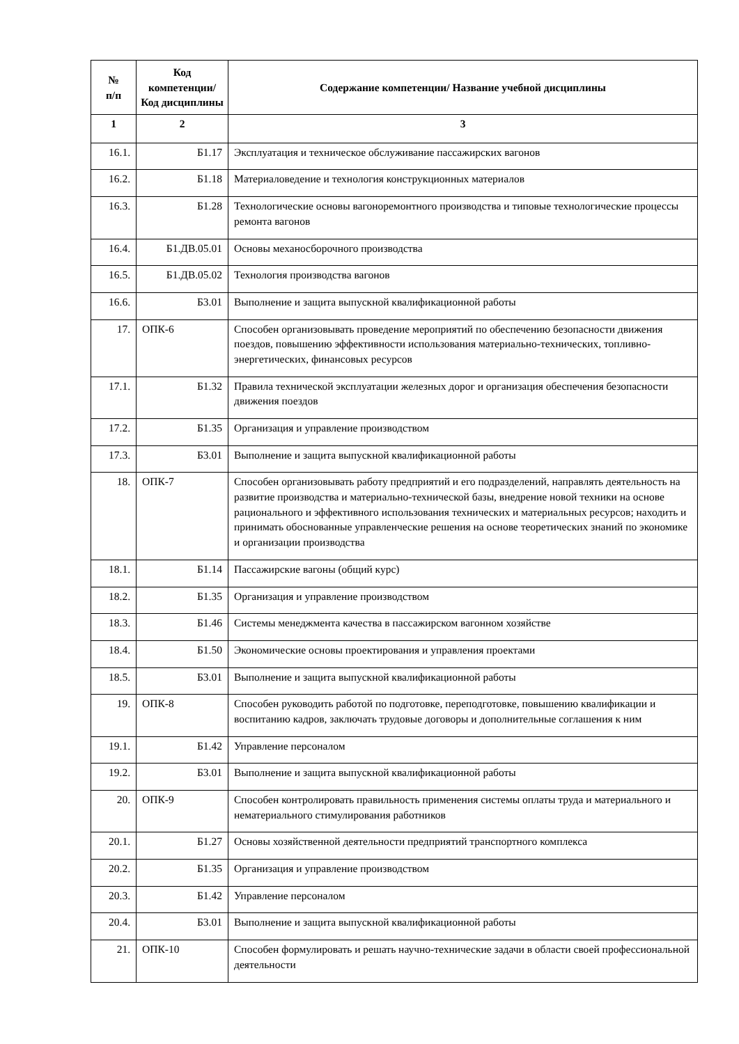| № п/п | Код компетенции/ Код дисциплины | Содержание компетенции/ Название учебной дисциплины |
| --- | --- | --- |
| 1 | 2 | 3 |
| 16.1. | Б1.17 | Эксплуатация и техническое обслуживание пассажирских вагонов |
| 16.2. | Б1.18 | Материаловедение и технология конструкционных материалов |
| 16.3. | Б1.28 | Технологические основы вагоноремонтного производства и типовые технологические процессы ремонта вагонов |
| 16.4. | Б1.ДВ.05.01 | Основы механосборочного производства |
| 16.5. | Б1.ДВ.05.02 | Технология производства вагонов |
| 16.6. | Б3.01 | Выполнение и защита выпускной квалификационной работы |
| 17. | ОПК-6 | Способен организовывать проведение мероприятий по обеспечению безопасности движения поездов, повышению эффективности использования материально-технических, топливно-энергетических, финансовых ресурсов |
| 17.1. | Б1.32 | Правила технической эксплуатации железных дорог и организация обеспечения безопасности движения поездов |
| 17.2. | Б1.35 | Организация и управление производством |
| 17.3. | Б3.01 | Выполнение и защита выпускной квалификационной работы |
| 18. | ОПК-7 | Способен организовывать работу предприятий и его подразделений, направлять деятельность на развитие производства и материально-технической базы, внедрение новой техники на основе рационального и эффективного использования технических и материальных ресурсов; находить и принимать обоснованные управленческие решения на основе теоретических знаний по экономике и организации производства |
| 18.1. | Б1.14 | Пассажирские вагоны (общий курс) |
| 18.2. | Б1.35 | Организация и управление производством |
| 18.3. | Б1.46 | Системы менеджмента качества в пассажирском вагонном хозяйстве |
| 18.4. | Б1.50 | Экономические основы проектирования и управления проектами |
| 18.5. | Б3.01 | Выполнение и защита выпускной квалификационной работы |
| 19. | ОПК-8 | Способен руководить работой по подготовке, переподготовке, повышению квалификации и воспитанию кадров, заключать трудовые договоры и дополнительные соглашения к ним |
| 19.1. | Б1.42 | Управление персоналом |
| 19.2. | Б3.01 | Выполнение и защита выпускной квалификационной работы |
| 20. | ОПК-9 | Способен контролировать правильность применения системы оплаты труда и материального и нематериального стимулирования работников |
| 20.1. | Б1.27 | Основы хозяйственной деятельности предприятий транспортного комплекса |
| 20.2. | Б1.35 | Организация и управление производством |
| 20.3. | Б1.42 | Управление персоналом |
| 20.4. | Б3.01 | Выполнение и защита выпускной квалификационной работы |
| 21. | ОПК-10 | Способен формулировать и решать научно-технические задачи в области своей профессиональной деятельности |